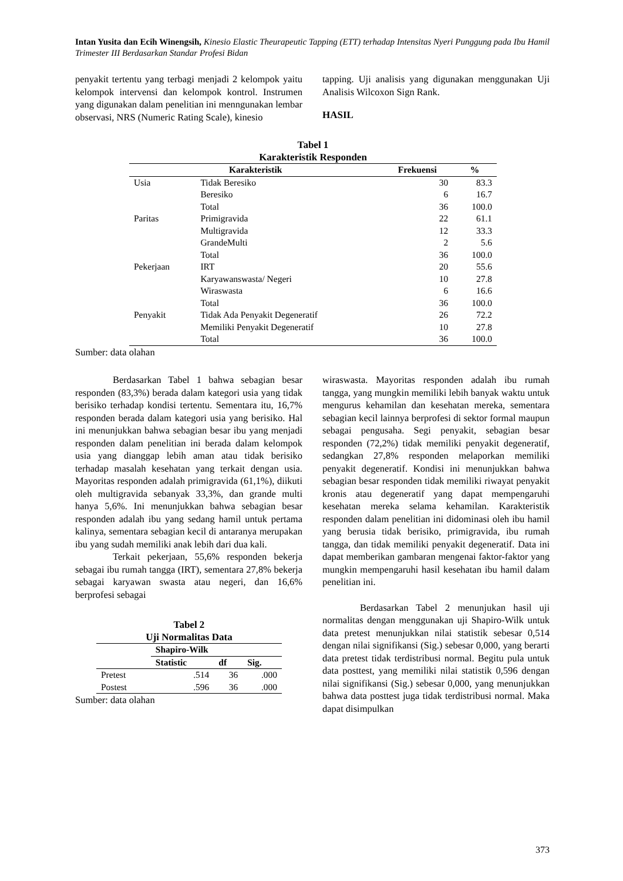Intan Yusita dan Ecih Winengsih, Kinesio Elastic Theurapeutic Tapping (ETT) terhadap Intensitas Nyeri Punggung pada Ibu Hamil Trimester III Berdasarkan Standar Profesi Bidan
penyakit tertentu yang terbagi menjadi 2 kelompok yaitu kelompok intervensi dan kelompok kontrol. Instrumen yang digunakan dalam penelitian ini menngunakan lembar observasi, NRS (Numeric Rating Scale), kinesio
tapping. Uji analisis yang digunakan menggunakan Uji Analisis Wilcoxon Sign Rank.
HASIL
Tabel 1
Karakteristik Responden
| Karakteristik | | Frekuensi | % |
| --- | --- | --- | --- |
| Usia | Tidak Beresiko | 30 | 83.3 |
| | Beresiko | 6 | 16.7 |
| | Total | 36 | 100.0 |
| Paritas | Primigravida | 22 | 61.1 |
| | Multigravida | 12 | 33.3 |
| | GrandeMulti | 2 | 5.6 |
| | Total | 36 | 100.0 |
| Pekerjaan | IRT | 20 | 55.6 |
| | Karyawanswasta/ Negeri | 10 | 27.8 |
| | Wiraswasta | 6 | 16.6 |
| | Total | 36 | 100.0 |
| Penyakit | Tidak Ada Penyakit Degeneratif | 26 | 72.2 |
| | Memiliki Penyakit Degeneratif | 10 | 27.8 |
| | Total | 36 | 100.0 |
Sumber: data olahan
Berdasarkan Tabel 1 bahwa sebagian besar responden (83,3%) berada dalam kategori usia yang tidak berisiko terhadap kondisi tertentu. Sementara itu, 16,7% responden berada dalam kategori usia yang berisiko. Hal ini menunjukkan bahwa sebagian besar ibu yang menjadi responden dalam penelitian ini berada dalam kelompok usia yang dianggap lebih aman atau tidak berisiko terhadap masalah kesehatan yang terkait dengan usia. Mayoritas responden adalah primigravida (61,1%), diikuti oleh multigravida sebanyak 33,3%, dan grande multi hanya 5,6%. Ini menunjukkan bahwa sebagian besar responden adalah ibu yang sedang hamil untuk pertama kalinya, sementara sebagian kecil di antaranya merupakan ibu yang sudah memiliki anak lebih dari dua kali.
Terkait pekerjaan, 55,6% responden bekerja sebagai ibu rumah tangga (IRT), sementara 27,8% bekerja sebagai karyawan swasta atau negeri, dan 16,6% berprofesi sebagai
Tabel 2
Uji Normalitas Data
| | Shapiro-Wilk | | |
| | Statistic | df | Sig. |
| Pretest | .514 | 36 | .000 |
| Postest | .596 | 36 | .000 |
Sumber: data olahan
wiraswasta. Mayoritas responden adalah ibu rumah tangga, yang mungkin memiliki lebih banyak waktu untuk mengurus kehamilan dan kesehatan mereka, sementara sebagian kecil lainnya berprofesi di sektor formal maupun sebagai pengusaha. Segi penyakit, sebagian besar responden (72,2%) tidak memiliki penyakit degeneratif, sedangkan 27,8% responden melaporkan memiliki penyakit degeneratif. Kondisi ini menunjukkan bahwa sebagian besar responden tidak memiliki riwayat penyakit kronis atau degeneratif yang dapat mempengaruhi kesehatan mereka selama kehamilan. Karakteristik responden dalam penelitian ini didominasi oleh ibu hamil yang berusia tidak berisiko, primigravida, ibu rumah tangga, dan tidak memiliki penyakit degeneratif. Data ini dapat memberikan gambaran mengenai faktor-faktor yang mungkin mempengaruhi hasil kesehatan ibu hamil dalam penelitian ini.
Berdasarkan Tabel 2 menunjukan hasil uji normalitas dengan menggunakan uji Shapiro-Wilk untuk data pretest menunjukkan nilai statistik sebesar 0,514 dengan nilai signifikansi (Sig.) sebesar 0,000, yang berarti data pretest tidak terdistribusi normal. Begitu pula untuk data posttest, yang memiliki nilai statistik 0,596 dengan nilai signifikansi (Sig.) sebesar 0,000, yang menunjukkan bahwa data posttest juga tidak terdistribusi normal. Maka dapat disimpulkan
373